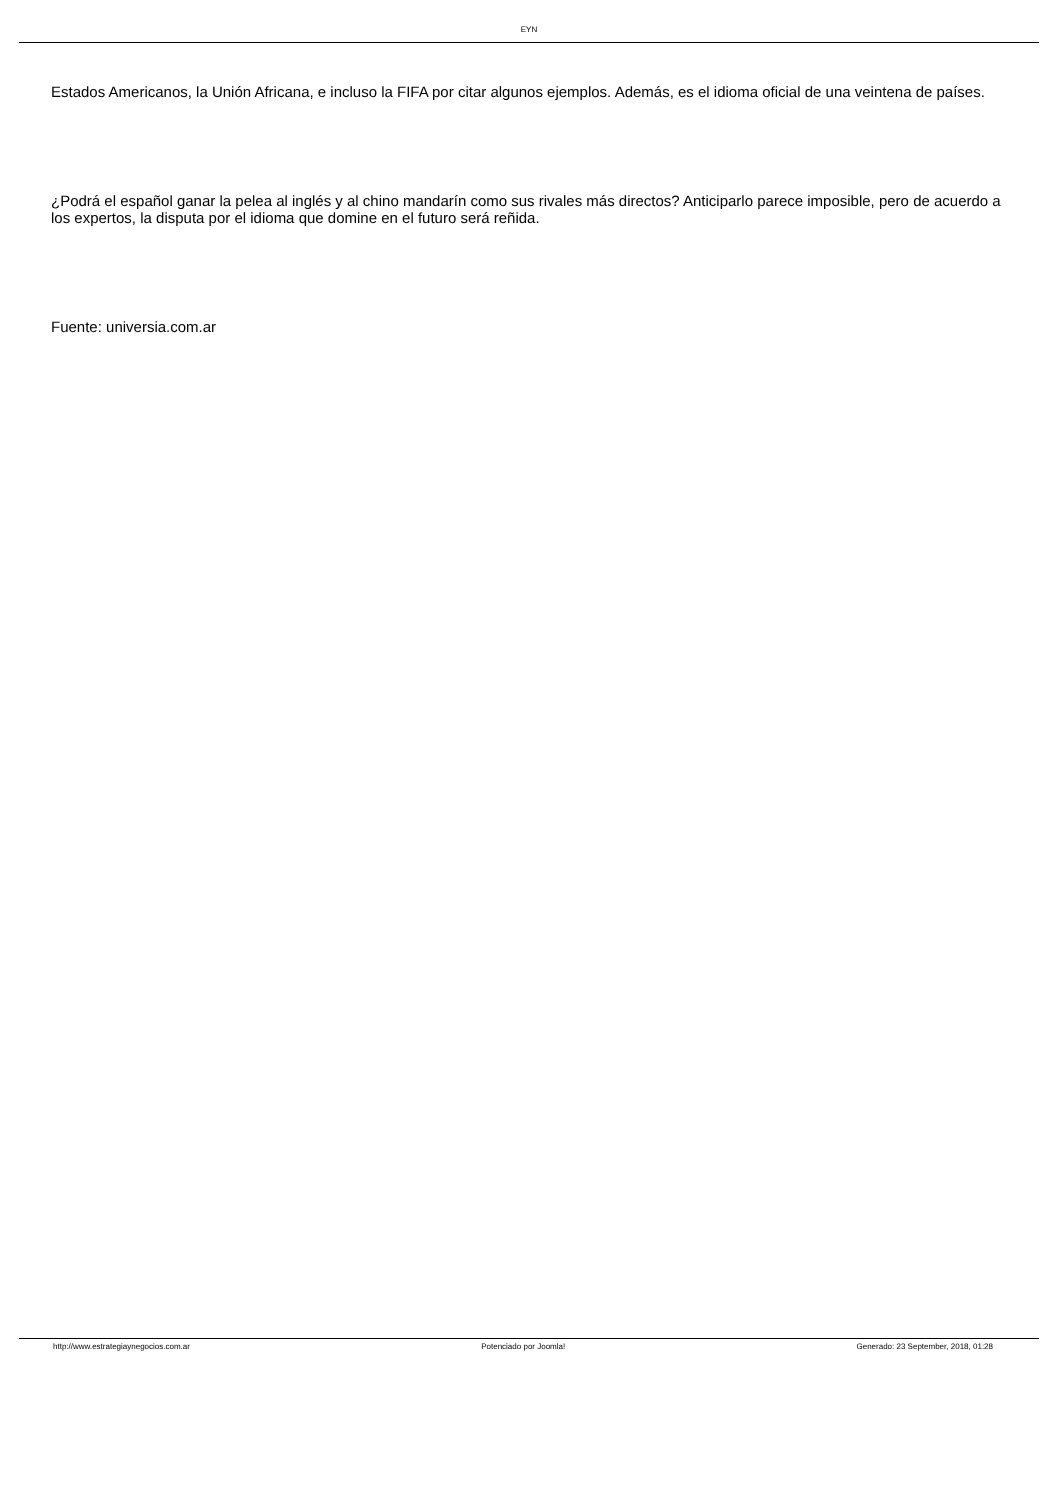EYN
Estados Americanos, la Unión Africana, e incluso la FIFA por citar algunos ejemplos. Además, es el idioma oficial de una veintena de países.
¿Podrá el español ganar la pelea al inglés y al chino mandarín como sus rivales más directos? Anticiparlo parece imposible, pero de acuerdo a los expertos, la disputa por el idioma que domine en el futuro será reñida.
Fuente: universia.com.ar
http://www.estrategiaynegocios.com.ar Potenciado por Joomla! Generado: 23 September, 2018, 01:28